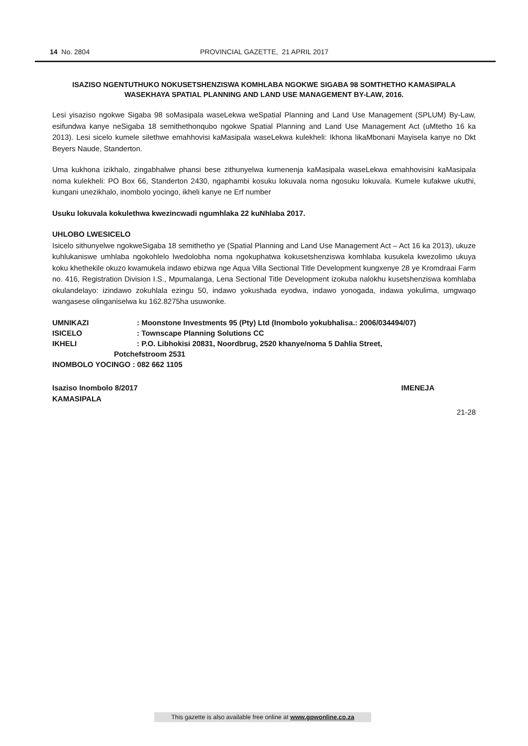14 No. 2804 PROVINCIAL GAZETTE, 21 APRIL 2017
ISAZISO NGENTUTHUKO NOKUSETSHENZISWA KOMHLABA NGOKWE SIGABA 98 SOMTHETHO KAMASIPALA WASEKHAYA SPATIAL PLANNING AND LAND USE MANAGEMENT BY-LAW, 2016.
Lesi yisaziso ngokwe Sigaba 98 soMasipala waseLekwa weSpatial Planning and Land Use Management (SPLUM) By-Law, esifundwa kanye neSigaba 18 semithethonqubo ngokwe Spatial Planning and Land Use Management Act (uMtetho 16 ka 2013). Lesi sicelo kumele silethwe emahhovisi kaMasipala waseLekwa kulekheli: Ikhona likaMbonani Mayisela kanye no Dkt Beyers Naude, Standerton.
Uma kukhona izikhalo, zingabhalwe phansi bese zithunyelwa kumenenja kaMasipala waseLekwa emahhovisini kaMasipala noma kulekheli: PO Box 66, Standerton 2430, ngaphambi kosuku lokuvala noma ngosuku lokuvala. Kumele kufakwe ukuthi, kungani unezikhalo, inombolo yocingo, ikheli kanye ne Erf number
Usuku lokuvala kokulethwa kwezincwadi ngumhlaka 22 kuNhlaba 2017.
UHLOBO LWESICELO
Isicelo sithunyelwe ngokweSigaba 18 semithetho ye (Spatial Planning and Land Use Management Act – Act 16 ka 2013), ukuze kuhlukaniswe umhlaba ngokohlelo lwedolobha noma ngokuphatwa kokusetshenziswa komhlaba kusukela kwezolimo ukuya koku khethekile okuzo kwamukela indawo ebizwa nge Aqua Villa Sectional Title Development kungxenye 28 ye Kromdraai Farm no. 416, Registration Division I.S., Mpumalanga, Lena Sectional Title Development izokuba nalokhu kusetshenziswa komhlaba okulandelayo: izindawo zokuhlala ezingu 50, indawo yokushada eyodwa, indawo yonogada, indawa yokulima, umgwaqo wangasese olinganiselwa ku 162.8275ha usuwonke.
| UMNIKAZI | : Moonstone Investments 95 (Pty) Ltd (Inombolo yokubhalisa.: 2006/034494/07) |
| ISICELO | : Townscape Planning Solutions CC |
| IKHELI | : P.O. Libhokisi 20831, Noordbrug, 2520 khanye/noma 5 Dahlia Street, |
| Potchefstroom 2531 | |
| INOMBOLO YOCINGO : 082 662 1105 | |
Isaziso Inombolo 8/2017 IMENEJA
KAMASIPALA
21-28
This gazette is also available free online at www.gpwonline.co.za